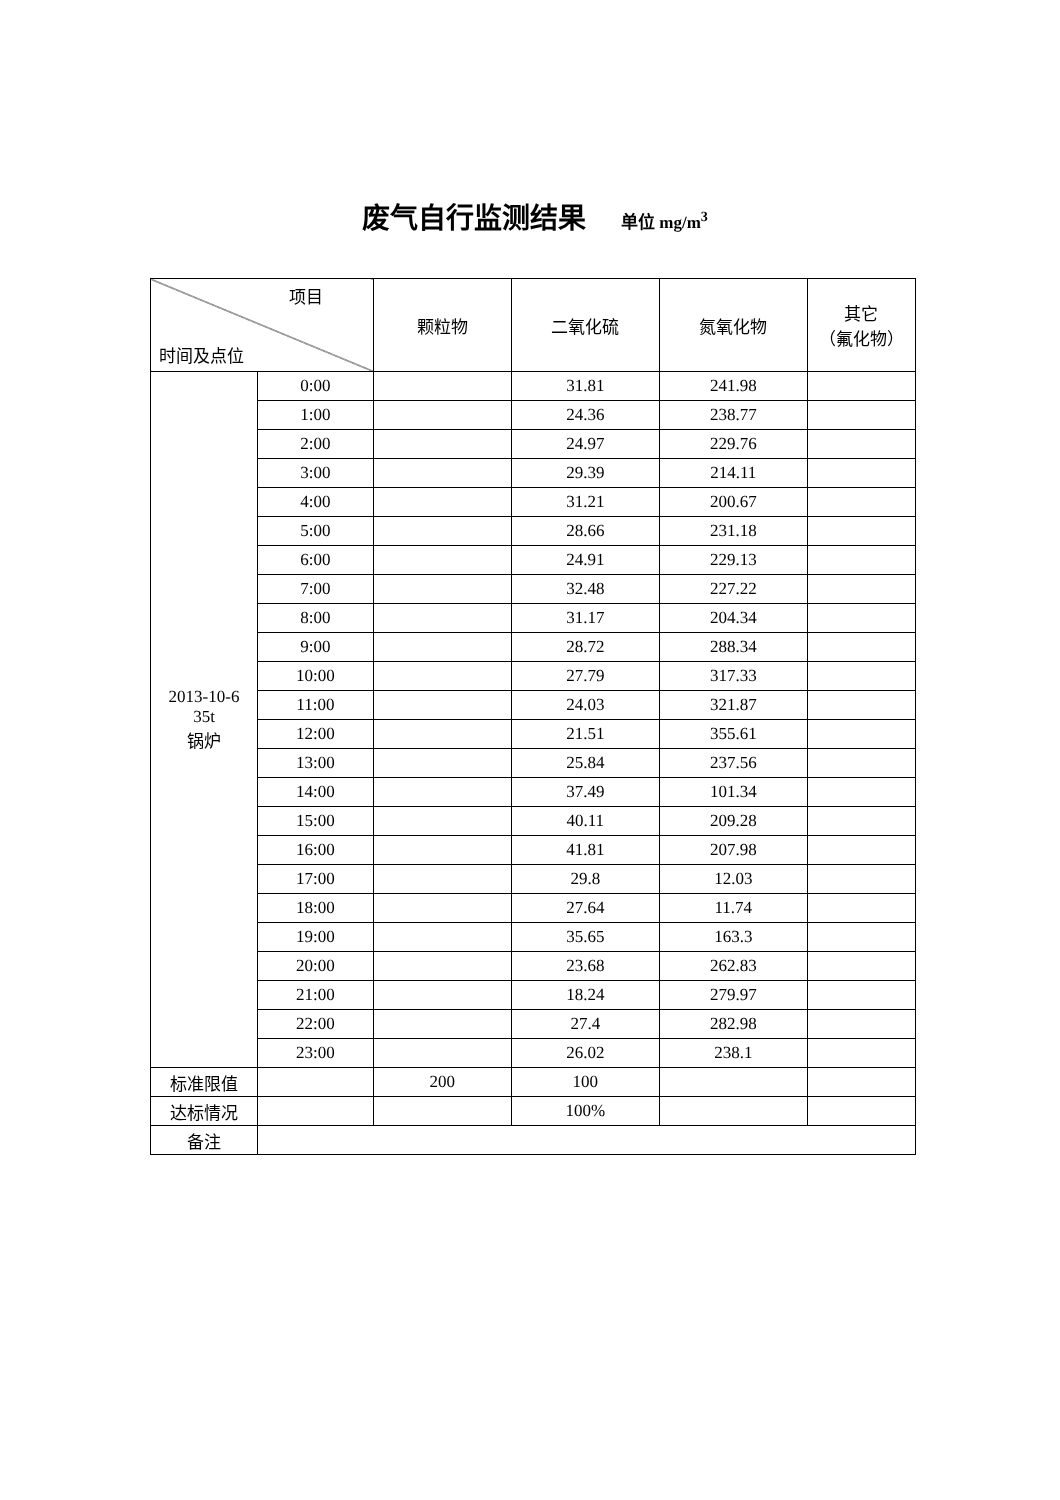废气自行监测结果 单位 mg/m<sup>3</sup>
| 项目 时间及点位 | | 颗粒物 | 二氧化硫 | 氮氧化物 | 其它 （氟化物） |
| --- | --- | --- | --- | --- | --- |
| 2013-10-6 35t 锅炉 | 0:00 | | 31.81 | 241.98 | |
| | 1:00 | | 24.36 | 238.77 | |
| | 2:00 | | 24.97 | 229.76 | |
| | 3:00 | | 29.39 | 214.11 | |
| | 4:00 | | 31.21 | 200.67 | |
| | 5:00 | | 28.66 | 231.18 | |
| | 6:00 | | 24.91 | 229.13 | |
| | 7:00 | | 32.48 | 227.22 | |
| | 8:00 | | 31.17 | 204.34 | |
| | 9:00 | | 28.72 | 288.34 | |
| | 10:00 | | 27.79 | 317.33 | |
| | 11:00 | | 24.03 | 321.87 | |
| | 12:00 | | 21.51 | 355.61 | |
| | 13:00 | | 25.84 | 237.56 | |
| | 14:00 | | 37.49 | 101.34 | |
| | 15:00 | | 40.11 | 209.28 | |
| | 16:00 | | 41.81 | 207.98 | |
| | 17:00 | | 29.8 | 12.03 | |
| | 18:00 | | 27.64 | 11.74 | |
| | 19:00 | | 35.65 | 163.3 | |
| | 20:00 | | 23.68 | 262.83 | |
| | 21:00 | | 18.24 | 279.97 | |
| | 22:00 | | 27.4 | 282.98 | |
| | 23:00 | | 26.02 | 238.1 | |
| 标准限值 | | 200 | 100 | | |
| 达标情况 | | | 100% | | |
| 备注 | | | | | |